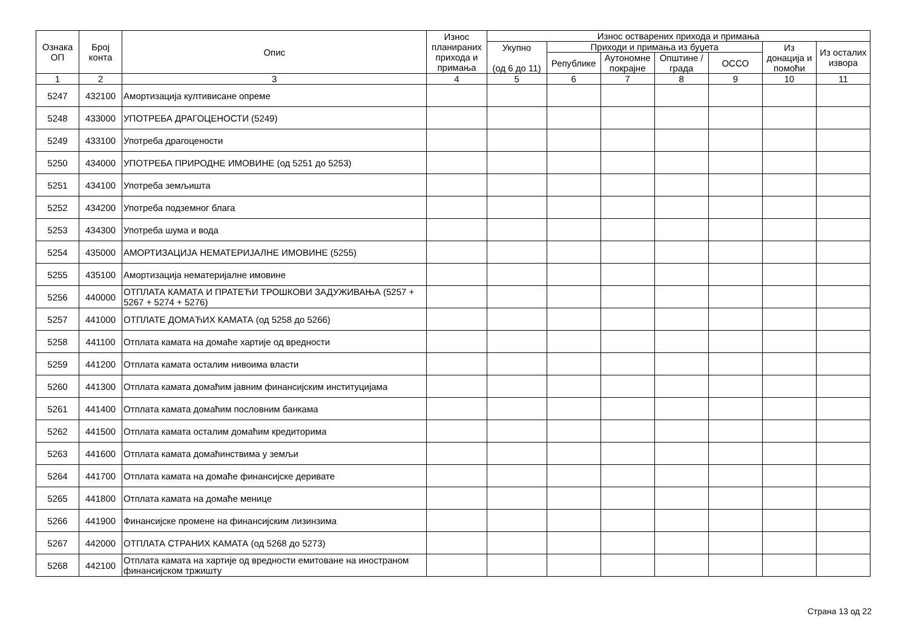| Ознака ОП | Број конта | Опис | Износ планираних прихода и примања | Износ остварених прихода и примања | | | | | | |
| --- | --- | --- | --- | --- | --- | --- | --- | --- | --- | --- |
| | | | | Укупно (од 6 до 11) | Приходи и примања из буџета | | | | Из донација и помоћи | Из осталих извора |
| | | | | | Републике | Аутономне покрајне | Општине / града | ОССО | | |
| 1 | 2 | 3 | 4 | 5 | 6 | 7 | 8 | 9 | 10 | 11 |
| 5247 | 432100 | Амортизација култивисане опреме | | | | | | | | |
| 5248 | 433000 | УПОТРЕБА ДРАГОЦЕНОСТИ (5249) | | | | | | | | |
| 5249 | 433100 | Употреба драгоцености | | | | | | | | |
| 5250 | 434000 | УПОТРЕБА ПРИРОДНЕ ИМОВИНЕ (од 5251 до 5253) | | | | | | | | |
| 5251 | 434100 | Употреба земљишта | | | | | | | | |
| 5252 | 434200 | Употреба подземног блага | | | | | | | | |
| 5253 | 434300 | Употреба шума и вода | | | | | | | | |
| 5254 | 435000 | АМОРТИЗАЦИЈА НЕМАТЕРИЈАЛНЕ ИМОВИНЕ (5255) | | | | | | | | |
| 5255 | 435100 | Амортизација нематеријалне имовине | | | | | | | | |
| 5256 | 440000 | ОТПЛАТА КАМАТА И ПРАТЕЋИ ТРОШКОВИ ЗАДУЖИВАЊА (5257 + 5267 + 5274 + 5276) | | | | | | | | |
| 5257 | 441000 | ОТПЛАТЕ ДОМАЋИХ КАМАТА (од 5258 до 5266) | | | | | | | | |
| 5258 | 441100 | Отплата камата на домаће хартије од вредности | | | | | | | | |
| 5259 | 441200 | Отплата камата осталим нивоима власти | | | | | | | | |
| 5260 | 441300 | Отплата камата домаћим јавним финансијским институцијама | | | | | | | | |
| 5261 | 441400 | Отплата камата домаћим пословним банкама | | | | | | | | |
| 5262 | 441500 | Отплата камата осталим домаћим кредиторима | | | | | | | | |
| 5263 | 441600 | Отплата камата домаћинствима у земљи | | | | | | | | |
| 5264 | 441700 | Отплата камата на домаће финансијске деривате | | | | | | | | |
| 5265 | 441800 | Отплата камата на домаће менице | | | | | | | | |
| 5266 | 441900 | Финансијске промене на финансијским лизинзима | | | | | | | | |
| 5267 | 442000 | ОТПЛАТА СТРАНИХ КАМАТА (од 5268 до 5273) | | | | | | | | |
| 5268 | 442100 | Отплата камата на хартије од вредности емитоване на иностраном финансијском тржишту | | | | | | | | |
Страна 13 од 22